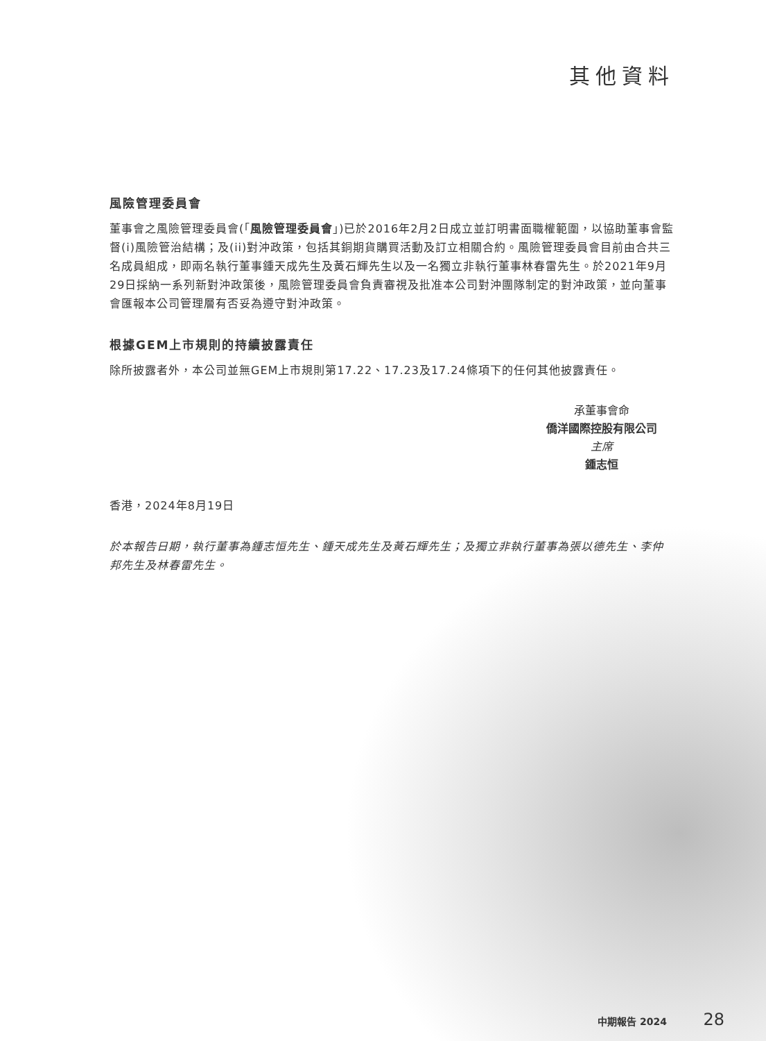其他資料
風險管理委員會
董事會之風險管理委員會(「風險管理委員會」)已於2016年2月2日成立並訂明書面職權範圍，以協助董事會監督(i)風險管治結構；及(ii)對沖政策，包括其銅期貨購買活動及訂立相關合約。風險管理委員會目前由合共三名成員組成，即兩名執行董事鍾天成先生及黃石輝先生以及一名獨立非執行董事林春雷先生。於2021年9月29日採納一系列新對沖政策後，風險管理委員會負責審視及批准本公司對沖團隊制定的對沖政策，並向董事會匯報本公司管理層有否妥為遵守對沖政策。
根據GEM上市規則的持續披露責任
除所披露者外，本公司並無GEM上市規則第17.22、17.23及17.24條項下的任何其他披露責任。
承董事會命
僑洋國際控股有限公司
主席
鍾志恒
香港，2024年8月19日
於本報告日期，執行董事為鍾志恒先生、鍾天成先生及黃石輝先生；及獨立非執行董事為張以德先生、李仲邦先生及林春雷先生。
中期報告 2024 28